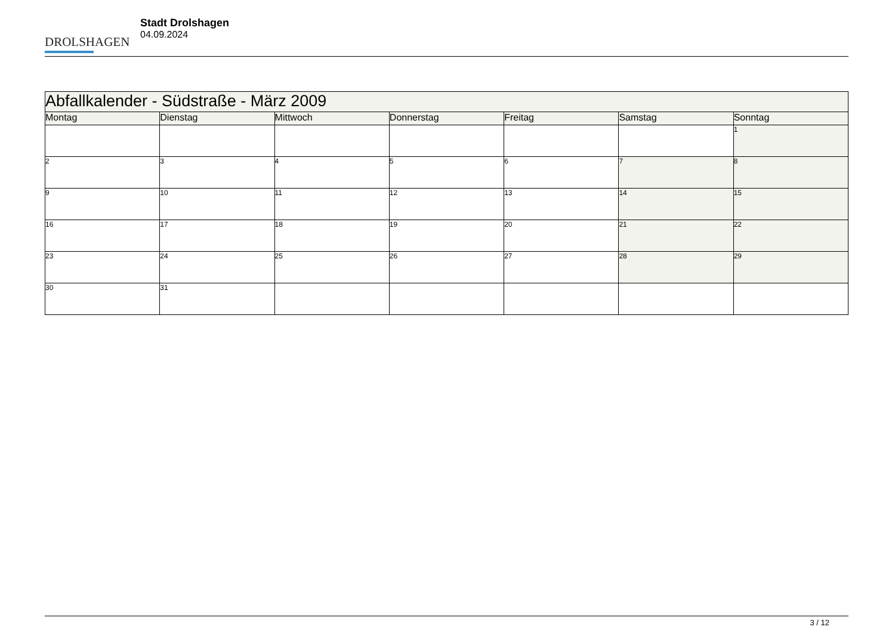DROLSHAGEN
Stadt Drolshagen
04.09.2024
| Abfallkalender - Südstraße - März 2009 | | | | | | |
| --- | --- | --- | --- | --- | --- | --- |
| Montag | Dienstag | Mittwoch | Donnerstag | Freitag | Samstag | Sonntag |
| | | | | | | 1 |
| 2 | 3 | 4 | 5 | 6 | 7 | 8 |
| 9 | 10 | 11 | 12 | 13 | 14 | 15 |
| 16 | 17 | 18 | 19 | 20 | 21 | 22 |
| 23 | 24 | 25 | 26 | 27 | 28 | 29 |
| 30 | 31 | | | | | |
3 / 12